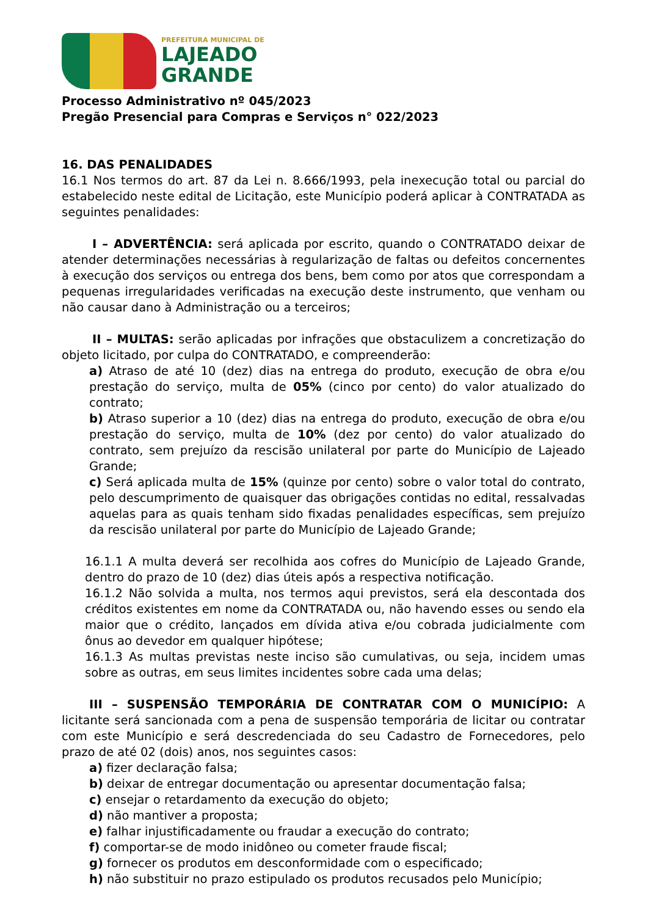PREFEITURA MUNICIPAL DE
LAJEADO
GRANDE
Processo Administrativo nº 045/2023
Pregão Presencial para Compras e Serviços n° 022/2023
16. DAS PENALIDADES
16.1 Nos termos do art. 87 da Lei n. 8.666/1993, pela inexecução total ou parcial do estabelecido neste edital de Licitação, este Município poderá aplicar à CONTRATADA as seguintes penalidades:
I – ADVERTÊNCIA: será aplicada por escrito, quando o CONTRATADO deixar de atender determinações necessárias à regularização de faltas ou defeitos concernentes à execução dos serviços ou entrega dos bens, bem como por atos que correspondam a pequenas irregularidades verificadas na execução deste instrumento, que venham ou não causar dano à Administração ou a terceiros;
II – MULTAS: serão aplicadas por infrações que obstaculizem a concretização do objeto licitado, por culpa do CONTRATADO, e compreenderão:
a) Atraso de até 10 (dez) dias na entrega do produto, execução de obra e/ou prestação do serviço, multa de 05% (cinco por cento) do valor atualizado do contrato;
b) Atraso superior a 10 (dez) dias na entrega do produto, execução de obra e/ou prestação do serviço, multa de 10% (dez por cento) do valor atualizado do contrato, sem prejuízo da rescisão unilateral por parte do Município de Lajeado Grande;
c) Será aplicada multa de 15% (quinze por cento) sobre o valor total do contrato, pelo descumprimento de quaisquer das obrigações contidas no edital, ressalvadas aquelas para as quais tenham sido fixadas penalidades específicas, sem prejuízo da rescisão unilateral por parte do Município de Lajeado Grande;
16.1.1 A multa deverá ser recolhida aos cofres do Município de Lajeado Grande, dentro do prazo de 10 (dez) dias úteis após a respectiva notificação.
16.1.2 Não solvida a multa, nos termos aqui previstos, será ela descontada dos créditos existentes em nome da CONTRATADA ou, não havendo esses ou sendo ela maior que o crédito, lançados em dívida ativa e/ou cobrada judicialmente com ônus ao devedor em qualquer hipótese;
16.1.3 As multas previstas neste inciso são cumulativas, ou seja, incidem umas sobre as outras, em seus limites incidentes sobre cada uma delas;
III – SUSPENSÃO TEMPORÁRIA DE CONTRATAR COM O MUNICÍPIO: A licitante será sancionada com a pena de suspensão temporária de licitar ou contratar com este Município e será descredenciada do seu Cadastro de Fornecedores, pelo prazo de até 02 (dois) anos, nos seguintes casos:
a) fizer declaração falsa;
b) deixar de entregar documentação ou apresentar documentação falsa;
c) ensejar o retardamento da execução do objeto;
d) não mantiver a proposta;
e) falhar injustificadamente ou fraudar a execução do contrato;
f) comportar-se de modo inidôneo ou cometer fraude fiscal;
g) fornecer os produtos em desconformidade com o especificado;
h) não substituir no prazo estipulado os produtos recusados pelo Município;